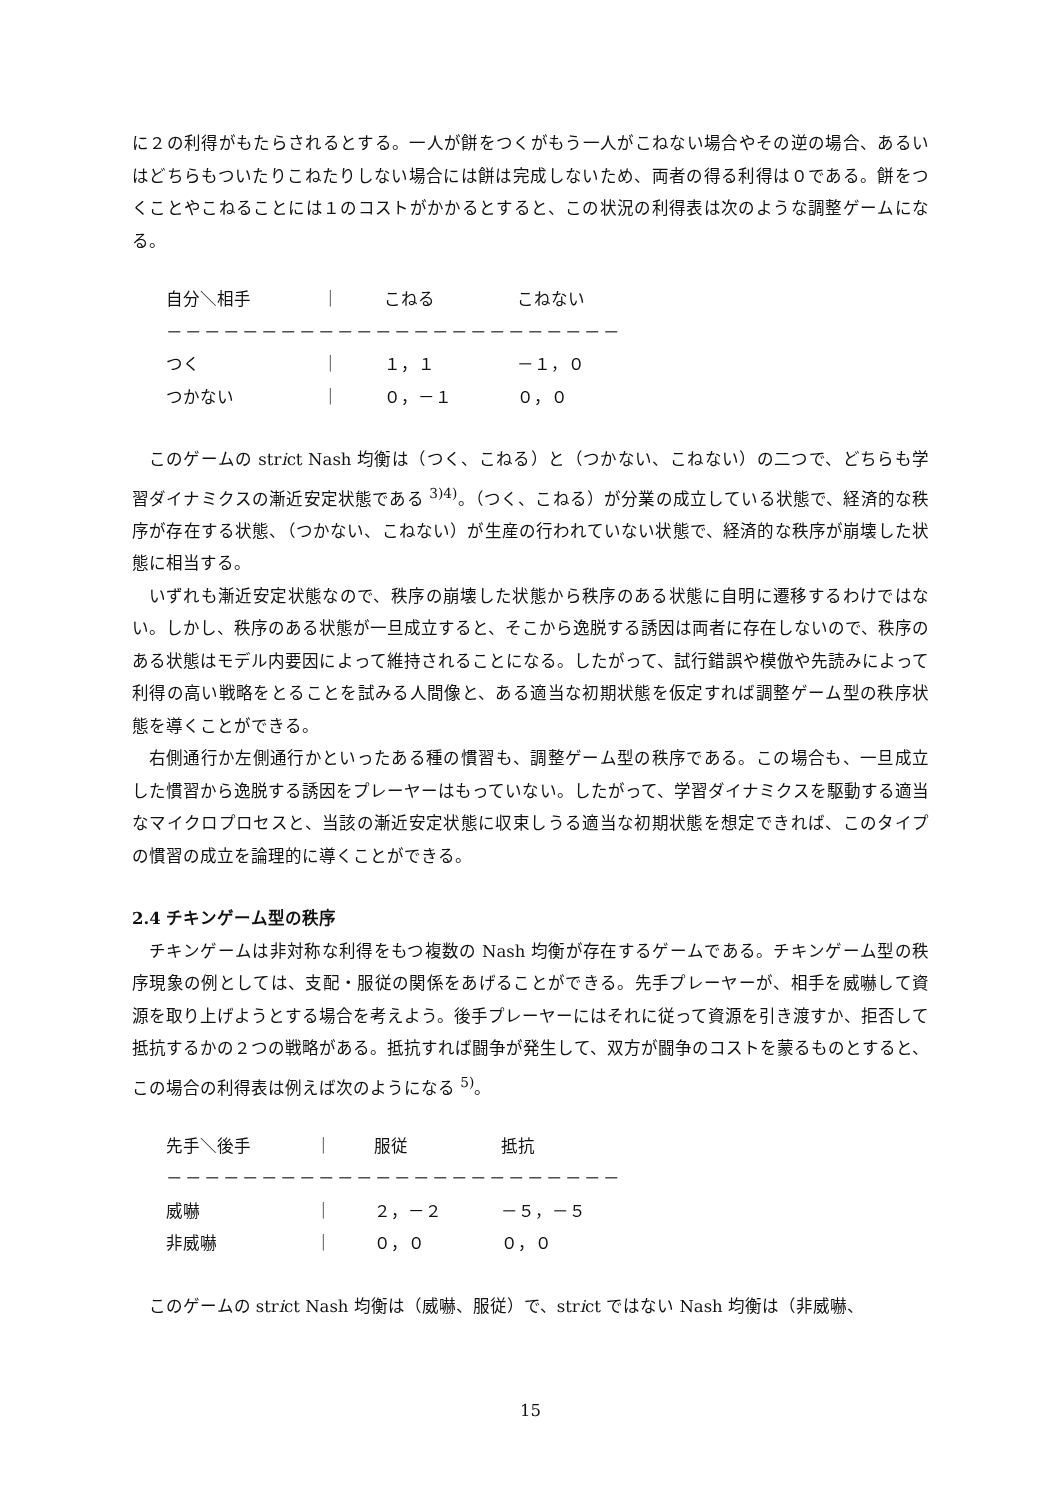に２の利得がもたらされるとする。一人が餅をつくがもう一人がこねない場合やその逆の場合、あるいはどちらもついたりこねたりしない場合には餅は完成しないため、両者の得る利得は０である。餅をつくことやこねることには１のコストがかかるとすると、この状況の利得表は次のような調整ゲームになる。
| 自分＼相手 | ｜ | こねる | こねない |
| －－－－－－－－－－－－－－－－－－－－－－－－ | | | |
| つく | ｜ | １，１ | －１，０ |
| つかない | ｜ | ０，－１ | ０，０ |
このゲームの strict Nash 均衡は（つく、こねる）と（つかない、こねない）の二つで、どちらも学習ダイナミクスの漸近安定状態である <sup>3)4)</sup>。（つく、こねる）が分業の成立している状態で、経済的な秩序が存在する状態、（つかない、こねない）が生産の行われていない状態で、経済的な秩序が崩壊した状態に相当する。
いずれも漸近安定状態なので、秩序の崩壊した状態から秩序のある状態に自明に遷移するわけではない。しかし、秩序のある状態が一旦成立すると、そこから逸脱する誘因は両者に存在しないので、秩序のある状態はモデル内要因によって維持されることになる。したがって、試行錯誤や模倣や先読みによって利得の高い戦略をとることを試みる人間像と、ある適当な初期状態を仮定すれば調整ゲーム型の秩序状態を導くことができる。
右側通行か左側通行かといったある種の慣習も、調整ゲーム型の秩序である。この場合も、一旦成立した慣習から逸脱する誘因をプレーヤーはもっていない。したがって、学習ダイナミクスを駆動する適当なマイクロプロセスと、当該の漸近安定状態に収束しうる適当な初期状態を想定できれば、このタイプの慣習の成立を論理的に導くことができる。
2.4 チキンゲーム型の秩序
チキンゲームは非対称な利得をもつ複数の Nash 均衡が存在するゲームである。チキンゲーム型の秩序現象の例としては、支配・服従の関係をあげることができる。先手プレーヤーが、相手を威嚇して資源を取り上げようとする場合を考えよう。後手プレーヤーにはそれに従って資源を引き渡すか、拒否して抵抗するかの２つの戦略がある。抵抗すれば闘争が発生して、双方が闘争のコストを蒙るものとすると、この場合の利得表は例えば次のようになる <sup>5)</sup>。
| 先手＼後手 | ｜ | 服従 | 抵抗 |
| －－－－－－－－－－－－－－－－－－－－－－－－ | | | |
| 威嚇 | ｜ | ２，－２ | －５，－５ |
| 非威嚇 | ｜ | ０，０ | ０，０ |
このゲームの strict Nash 均衡は（威嚇、服従）で、strict ではない Nash 均衡は（非威嚇、
15